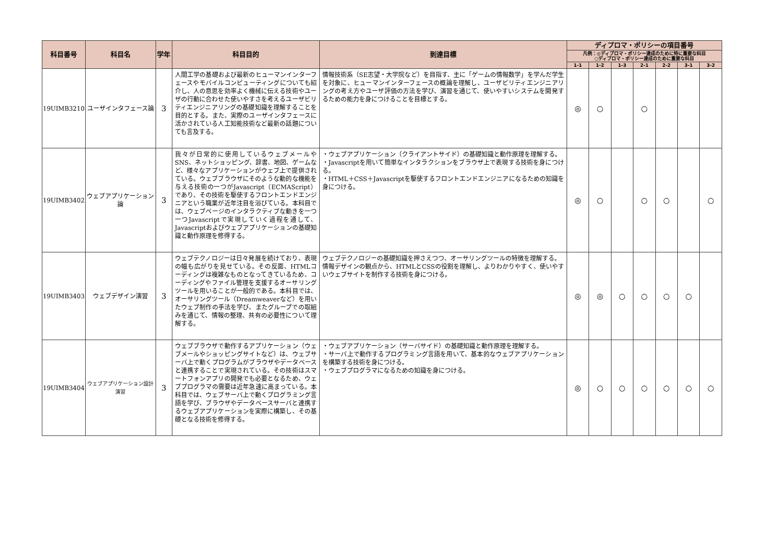| 科目番号 | 科目名 | 学年 | 科目目的 | 到達目標 | ディプロマ・ポリシーの項目番号 | | | | | | |
| --- | --- | --- | --- | --- | --- | --- | --- | --- | --- | --- | --- |
| | | | | | 凡例：◎ディプロマ・ポリシー達成のために特に重要な科目 ○ディプロマ・ポリシー達成のために重要な科目 | | | | | | |
| | | | | | 1-1 | 1-2 | 1-3 | 2-1 | 2-2 | 3-1 | 3-2 |
| 19UIMB3210 | ユーザインタフェース論 | 3 | 人間工学の基礎および最新のヒューマンインターフェースやモバイルコンピューティングについても紹介し、人の意思を効率よく機械に伝える技術やユーザの行動に合わせた使いやすさを考えるユーザビリティエンジニアリングの基礎知識を理解することを目的とする。また、実際のユーザインタフェースに活かされている人工知能技術など最新の話題についても言及する。 | 情報技術系（SE志望・大学院など）を目指す、主に「ゲームの情報数学」を学んだ学生を対象に、ヒューマンインターフェースの概論を理解し、ユーザビリティエンジニアリングの考え方やユーザ評価の方法を学び、演習を通じて、使いやすいシステムを開発するための能力を身につけることを目標とする。 | ◎ | ○ | | ○ | | | |
| 19UIMB3402 | ウェブアプリケーション論 | 3 | 我々が日常的に使用しているウェブメールやSNS、ネットショッピング、辞書、地図、ゲームなど、様々なアプリケーションがウェブ上で提供されている。ウェブブラウザにそのような動的な機能を与える技術の一つがJavascript（ECMAScript）であり、その技術を駆使するフロントエンドエンジニアという職業が近年注目を浴びている。本科目では、ウェブページのインタラクティブな動きを一つ一つJavascriptで実現していく過程を通して、Javascriptおよびウェブアプリケーションの基礎知識と動作原理を修得する。 | ・ウェブアプリケーション（クライアントサイド）の基礎知識と動作原理を理解する。 ・Javascriptを用いて簡単なインタラクションをブラウザ上で表現する技術を身につける。 ・HTML＋CSS＋Javascriptを駆使するフロントエンドエンジニアになるための知識を身につける。 | ◎ | ○ | | ○ | ○ | | ○ |
| 19UIMB3403 | ウェブデザイン演習 | 3 | ウェブテクノロジーは日々発展を続けており、表現の幅も広がりを見せている。その反面、HTMLコーディングは複雑なものとなってきているため、コーディングやファイル管理を支援するオーサリングツールを用いることが一般的である。本科目では、オーサリングツール（Dreamweaverなど）を用いたウェブ制作の手法を学び、またグループでの取組みを通じて、情報の整理、共有の必要性について理解する。 | ウェブテクノロジーの基礎知識を押さえつつ、オーサリングツールの特徴を理解する。 情報デザインの観点から、HTMLとCSSの役割を理解し、よりわかりやすく、使いやすいウェブサイトを制作する技術を身につける。 | ◎ | ◎ | ○ | ○ | ○ | ○ | |
| 19UIMB3404 | ウェブアプリケーション設計演習 | 3 | ウェブブラウザで動作するアプリケーション（ウェブメールやショッピングサイトなど）は、ウェブサーバ上で動くプログラムがブラウザやデータベースと連携することで実現されている。その技術はスマートフォンアプリの開発でも必要となるため、ウェブプログラマの需要は近年急速に高まっている。本科目では、ウェブサーバ上で動くプログラミング言語を学び、ブラウザやデータベースサーバと連携するウェブアプリケーションを実際に構築し、その基礎となる技術を修得する。 | ・ウェブアプリケーション（サーバサイド）の基礎知識と動作原理を理解する。 ・サーバ上で動作するプログラミング言語を用いて、基本的なウェブアプリケーションを構築する技術を身につける。 ・ウェブプログラマになるための知識を身につける。 | ◎ | ○ | ○ | ○ | ○ | ○ | ○ |